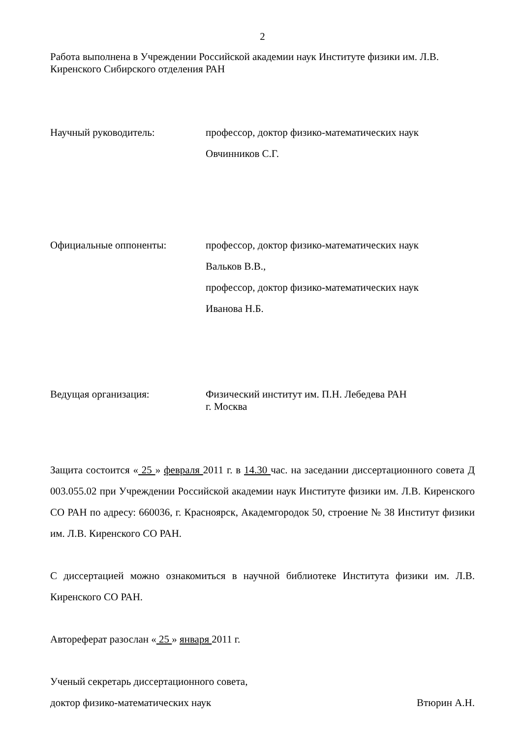2
Работа выполнена в Учреждении Российской академии наук Институте физики им. Л.В. Киренского Сибирского отделения РАН
Научный руководитель: профессор, доктор физико-математических наук
Овчинников С.Г.
Официальные оппоненты: профессор, доктор физико-математических наук
Вальков В.В.,
профессор, доктор физико-математических наук
Иванова Н.Б.
Ведущая организация:
Физический институт им. П.Н. Лебедева РАН
г. Москва
Защита состоится « 25 » февраля 2011 г. в 14.30 час. на заседании диссертационного совета Д 003.055.02 при Учреждении Российской академии наук Институте физики им. Л.В. Киренского СО РАН по адресу: 660036, г. Красноярск, Академгородок 50, строение № 38 Институт физики им. Л.В. Киренского СО РАН.
С диссертацией можно ознакомиться в научной библиотеке Института физики им. Л.В. Киренского СО РАН.
Автореферат разослан « 25 » января 2011 г.
Ученый секретарь диссертационного совета,
доктор физико-математических наук Втюрин А.Н.